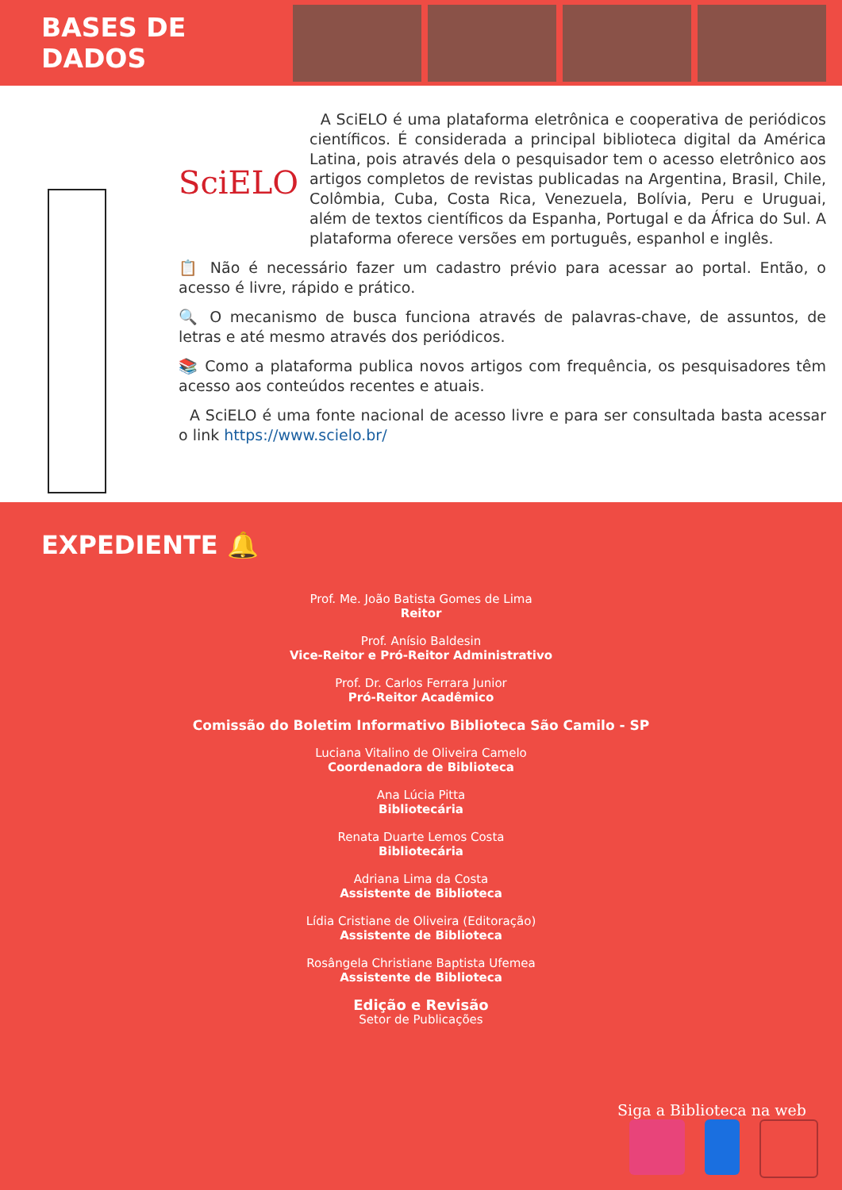BASES DE DADOS
SciELO
A SciELO é uma plataforma eletrônica e cooperativa de periódicos científicos. É considerada a principal biblioteca digital da América Latina, pois através dela o pesquisador tem o acesso eletrônico aos artigos completos de revistas publicadas na Argentina, Brasil, Chile, Colômbia, Cuba, Costa Rica, Venezuela, Bolívia, Peru e Uruguai, além de textos científicos da Espanha, Portugal e da África do Sul. A plataforma oferece versões em português, espanhol e inglês.
📋 Não é necessário fazer um cadastro prévio para acessar ao portal. Então, o acesso é livre, rápido e prático.
🔍 O mecanismo de busca funciona através de palavras-chave, de assuntos, de letras e até mesmo através dos periódicos.
📚 Como a plataforma publica novos artigos com frequência, os pesquisadores têm acesso aos conteúdos recentes e atuais.
A SciELO é uma fonte nacional de acesso livre e para ser consultada basta acessar o link https://www.scielo.br/
EXPEDIENTE 🔔
Prof. Me. João Batista Gomes de Lima
Reitor
Prof. Anísio Baldesin
Vice-Reitor e Pró-Reitor Administrativo
Prof. Dr. Carlos Ferrara Junior
Pró-Reitor Acadêmico
Comissão do Boletim Informativo Biblioteca São Camilo - SP
Luciana Vitalino de Oliveira Camelo
Coordenadora de Biblioteca
Ana Lúcia Pitta
Bibliotecária
Renata Duarte Lemos Costa
Bibliotecária
Adriana Lima da Costa
Assistente de Biblioteca
Lídia Cristiane de Oliveira (Editoração)
Assistente de Biblioteca
Rosângela Christiane Baptista Ufemea
Assistente de Biblioteca
Edição e Revisão
Setor de Publicações
Siga a Biblioteca na web